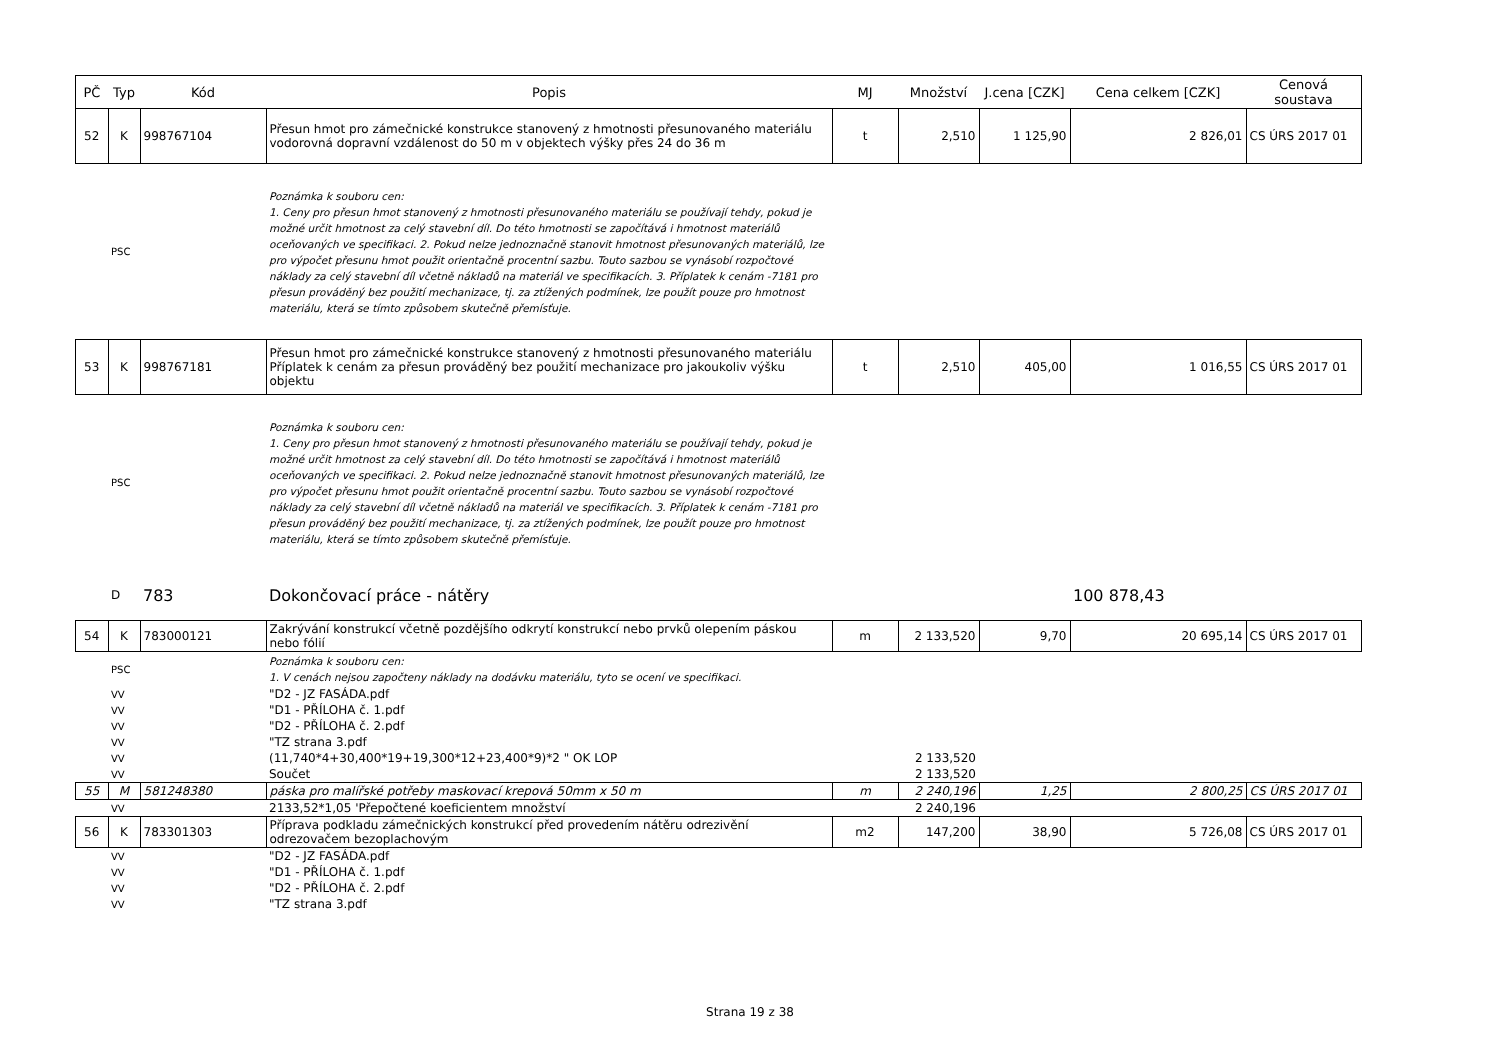| PČ | Typ | Kód | Popis | MJ | Množství | J.cena [CZK] | Cena celkem [CZK] | Cenová soustava |
| --- | --- | --- | --- | --- | --- | --- | --- | --- |
| 52 | K | 998767104 | Přesun hmot pro zámečnické konstrukce stanovený z hmotnosti přesunovaného materiálu vodorovná dopravní vzdálenost do 50 m v objektech výšky přes 24 do 36 m | t | 2,510 | 1 125,90 | 2 826,01 | CS ÚRS 2017 01 |
| | PSC | | Poznámka k souboru cen: 1. Ceny pro přesun hmot stanovený z hmotnosti přesunovaného materiálu se používají tehdy, pokud je možné určit hmotnost za celý stavební díl. Do této hmotnosti se započítává i hmotnost materiálů oceňovaných ve specifikaci. 2. Pokud nelze jednoznačně stanovit hmotnost přesunovaných materiálů, lze pro výpočet přesunu hmot použit orientačně procentní sazbu. Touto sazbou se vynásobí rozpočtové náklady za celý stavební díl včetně nákladů na materiál ve specifikacích. 3. Příplatek k cenám -7181 pro přesun prováděný bez použití mechanizace, tj. za ztížených podmínek, lze použít pouze pro hmotnost materiálu, která se tímto způsobem skutečně přemísťuje. | | | | | |
| 53 | K | 998767181 | Přesun hmot pro zámečnické konstrukce stanovený z hmotnosti přesunovaného materiálu Příplatek k cenám za přesun prováděný bez použití mechanizace pro jakoukoliv výšku objektu | t | 2,510 | 405,00 | 1 016,55 | CS ÚRS 2017 01 |
| | PSC | | Poznámka k souboru cen: 1. Ceny pro přesun hmot stanovený z hmotnosti přesunovaného materiálu se používají tehdy, pokud je možné určit hmotnost za celý stavební díl. Do této hmotnosti se započítává i hmotnost materiálů oceňovaných ve specifikaci. 2. Pokud nelze jednoznačně stanovit hmotnost přesunovaných materiálů, lze pro výpočet přesunu hmot použit orientačně procentní sazbu. Touto sazbou se vynásobí rozpočtové náklady za celý stavební díl včetně nákladů na materiál ve specifikacích. 3. Příplatek k cenám -7181 pro přesun prováděný bez použití mechanizace, tj. za ztížených podmínek, lze použít pouze pro hmotnost materiálu, která se tímto způsobem skutečně přemísťuje. | | | | | |
| | D | 783 | Dokončovací práce - nátěry | | | | 100 878,43 | |
| 54 | K | 783000121 | Zakrývání konstrukcí včetně pozdějšího odkrytí konstrukcí nebo prvků olepením páskou nebo fólií | m | 2 133,520 | 9,70 | 20 695,14 | CS ÚRS 2017 01 |
| | PSC | | Poznámka k souboru cen: 1. V cenách nejsou započteny náklady na dodávku materiálu, tyto se ocení ve specifikaci. | | | | | |
| | VV | | "D2 - JZ FASÁDA.pdf | | | | | |
| | VV | | "D1 - PŘÍLOHA č. 1.pdf | | | | | |
| | VV | | "D2 - PŘÍLOHA č. 2.pdf | | | | | |
| | VV | | "TZ strana 3.pdf | | | | | |
| | VV | | (11,740*4+30,400*19+19,300*12+23,400*9)*2 " OK LOP | | 2 133,520 | | | |
| | VV | | Součet | | 2 133,520 | | | |
| 55 | M | 581248380 | páska pro malířské potřeby maskovací krepová 50mm x 50 m | m | 2 240,196 | 1,25 | 2 800,25 | CS ÚRS 2017 01 |
| | VV | | 2133,52*1,05 'Přepočtené koeficientem množství | | 2 240,196 | | | |
| 56 | K | 783301303 | Příprava podkladu zámečnických konstrukcí před provedením nátěru odrezivění odrezovačem bezoplachovým | m2 | 147,200 | 38,90 | 5 726,08 | CS ÚRS 2017 01 |
| | VV | | "D2 - JZ FASÁDA.pdf | | | | | |
| | VV | | "D1 - PŘÍLOHA č. 1.pdf | | | | | |
| | VV | | "D2 - PŘÍLOHA č. 2.pdf | | | | | |
| | VV | | "TZ strana 3.pdf | | | | | |
Strana 19 z 38